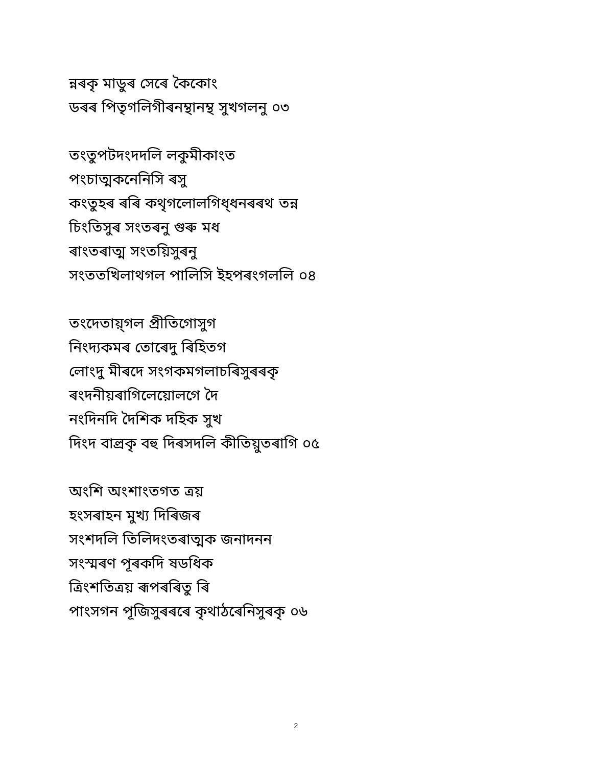ন্নৰকৃ মাডুৰ সেৰে কৈকোং
ডৰৰ পিতৃগলিগীৰনম্থানম্থ সুখগলনু ০৩
তংতুপটদংদদলি লকুমীকাংত
পংচাত্মকনেনিসি ৰসু
কংতুহৰ ৰৰি কথৃগলোলগিধ্ধনৰৰথ তন্ন
চিংতিসুৰ সংতৰনু গুৰু মধ
ৰাংতৰাত্ম সংতয়িসুৰনু
সংততখিলাথগল পালিসি ইহপৰংগললি ০৪
তংদেতায়্গল প্ৰীতিগোসুগ
নিংদ্যকমৰ তোৰেদু ৰিহিতগ
লোংদু মীৰদে সংগকমগলাচৰিসুৰৰকৃ
ৰংদনীয়ৰাগিলেয়োলগে দৈ
নংদিনদি দৈশিক দহিক সুখ
দিংদ বাল্ৰকৃ বহু দিৰসদলি কীতিয়ুতৰাগি ০৫
অংশি অংশাংতগত ত্ৰয়
হংসৰাহন মুখ্য দিৰিজৰ
সংশদলি তিলিদংতৰাত্মক জনাদনন
সংস্মৰণ পূৰকদি ষডধিক
ত্ৰিংশতিত্ৰয় ৰূপৰৰিতু ৰি
পাংসগন পূজিসুৰৰৰে কৃথাঠৰেনিসুৰকৃ ০৬
2